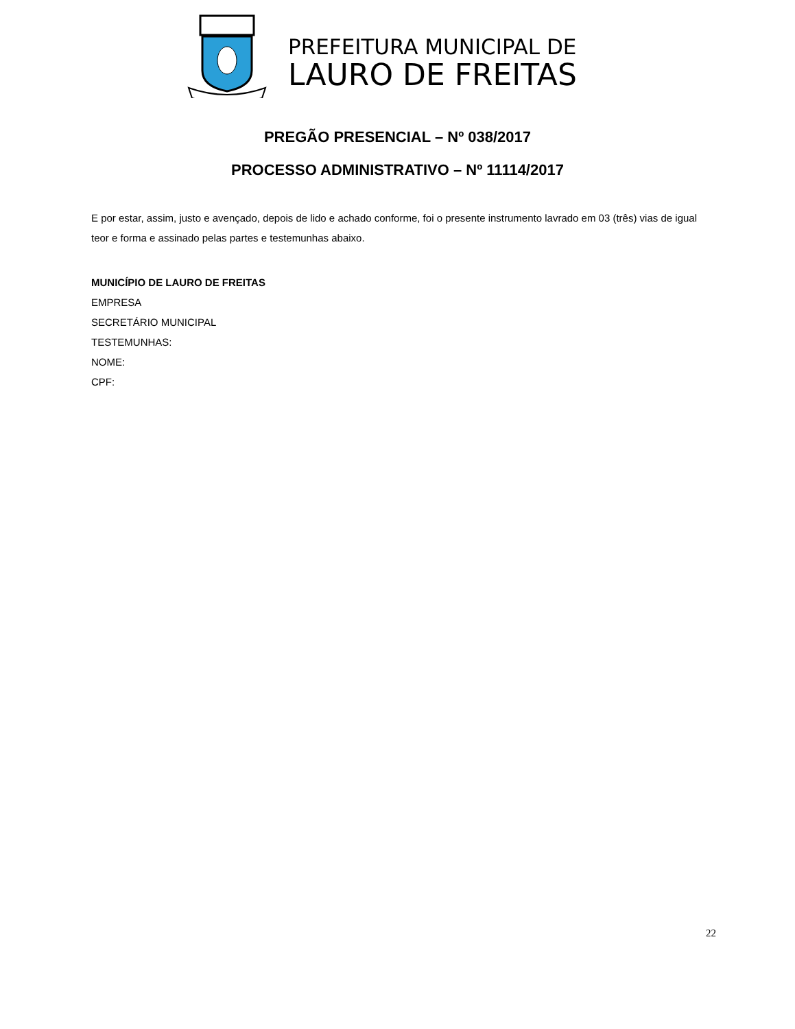PREFEITURA MUNICIPAL DE
LAURO DE FREITAS
PREGÃO PRESENCIAL – Nº 038/2017
PROCESSO ADMINISTRATIVO – Nº 11114/2017
E por estar, assim, justo e avençado, depois de lido e achado conforme, foi o presente instrumento lavrado em 03 (três) vias de igual teor e forma e assinado pelas partes e testemunhas abaixo.
MUNICÍPIO DE LAURO DE FREITAS
EMPRESA
SECRETÁRIO MUNICIPAL
TESTEMUNHAS:
NOME:
CPF:
22